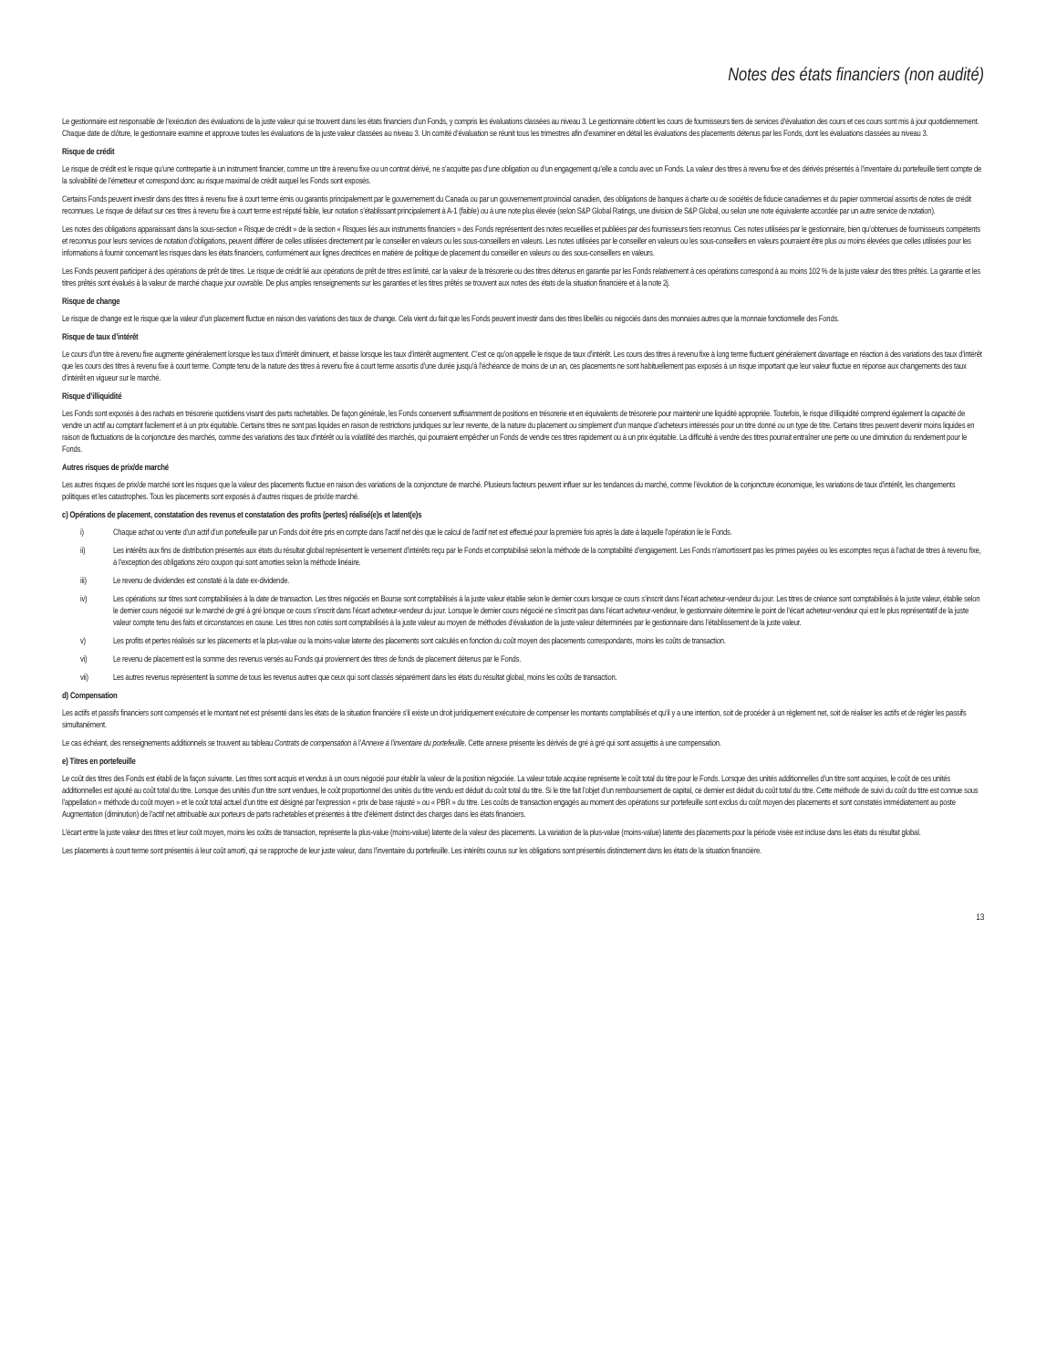Notes des états financiers (non audité)
Le gestionnaire est responsable de l’exécution des évaluations de la juste valeur qui se trouvent dans les états financiers d’un Fonds, y compris les évaluations classées au niveau 3. Le gestionnaire obtient les cours de fournisseurs tiers de services d’évaluation des cours et ces cours sont mis à jour quotidiennement. Chaque date de clôture, le gestionnaire examine et approuve toutes les évaluations de la juste valeur classées au niveau 3. Un comité d’évaluation se réunit tous les trimestres afin d’examiner en détail les évaluations des placements détenus par les Fonds, dont les évaluations classées au niveau 3.
Risque de crédit
Le risque de crédit est le risque qu’une contrepartie à un instrument financier, comme un titre à revenu fixe ou un contrat dérivé, ne s’acquitte pas d’une obligation ou d’un engagement qu’elle a conclu avec un Fonds. La valeur des titres à revenu fixe et des dérivés présentés à l’inventaire du portefeuille tient compte de la solvabilité de l’émetteur et correspond donc au risque maximal de crédit auquel les Fonds sont exposés.
Certains Fonds peuvent investir dans des titres à revenu fixe à court terme émis ou garantis principalement par le gouvernement du Canada ou par un gouvernement provincial canadien, des obligations de banques à charte ou de sociétés de fiducie canadiennes et du papier commercial assortis de notes de crédit reconnues. Le risque de défaut sur ces titres à revenu fixe à court terme est réputé faible, leur notation s’établissant principalement à A-1 (faible) ou à une note plus élevée (selon S&P Global Ratings, une division de S&P Global, ou selon une note équivalente accordée par un autre service de notation).
Les notes des obligations apparaissant dans la sous-section « Risque de crédit » de la section « Risques liés aux instruments financiers » des Fonds représentent des notes recueillies et publiées par des fournisseurs tiers reconnus. Ces notes utilisées par le gestionnaire, bien qu’obtenues de fournisseurs compétents et reconnus pour leurs services de notation d’obligations, peuvent différer de celles utilisées directement par le conseiller en valeurs ou les sous-conseillers en valeurs. Les notes utilisées par le conseiller en valeurs ou les sous-conseillers en valeurs pourraient être plus ou moins élevées que celles utilisées pour les informations à fournir concernant les risques dans les états financiers, conformément aux lignes directrices en matière de politique de placement du conseiller en valeurs ou des sous-conseillers en valeurs.
Les Fonds peuvent participer à des opérations de prêt de titres. Le risque de crédit lié aux opérations de prêt de titres est limité, car la valeur de la trésorerie ou des titres détenus en garantie par les Fonds relativement à ces opérations correspond à au moins 102 % de la juste valeur des titres prêtés. La garantie et les titres prêtés sont évalués à la valeur de marché chaque jour ouvrable. De plus amples renseignements sur les garanties et les titres prêtés se trouvent aux notes des états de la situation financière et à la note 2j.
Risque de change
Le risque de change est le risque que la valeur d’un placement fluctue en raison des variations des taux de change. Cela vient du fait que les Fonds peuvent investir dans des titres libellés ou négociés dans des monnaies autres que la monnaie fonctionnelle des Fonds.
Risque de taux d’intérêt
Le cours d’un titre à revenu fixe augmente généralement lorsque les taux d’intérêt diminuent, et baisse lorsque les taux d’intérêt augmentent. C’est ce qu’on appelle le risque de taux d’intérêt. Les cours des titres à revenu fixe à long terme fluctuent généralement davantage en réaction à des variations des taux d’intérêt que les cours des titres à revenu fixe à court terme. Compte tenu de la nature des titres à revenu fixe à court terme assortis d’une durée jusqu’à l’échéance de moins de un an, ces placements ne sont habituellement pas exposés à un risque important que leur valeur fluctue en réponse aux changements des taux d’intérêt en vigueur sur le marché.
Risque d’illiquidité
Les Fonds sont exposés à des rachats en trésorerie quotidiens visant des parts rachetables. De façon générale, les Fonds conservent suffisamment de positions en trésorerie et en équivalents de trésorerie pour maintenir une liquidité appropriée. Toutefois, le risque d’illiquidité comprend également la capacité de vendre un actif au comptant facilement et à un prix équitable. Certains titres ne sont pas liquides en raison de restrictions juridiques sur leur revente, de la nature du placement ou simplement d’un manque d’acheteurs intéressés pour un titre donné ou un type de titre. Certains titres peuvent devenir moins liquides en raison de fluctuations de la conjoncture des marchés, comme des variations des taux d’intérêt ou la volatilité des marchés, qui pourraient empêcher un Fonds de vendre ces titres rapidement ou à un prix équitable. La difficulté à vendre des titres pourrait entraîner une perte ou une diminution du rendement pour le Fonds.
Autres risques de prix/de marché
Les autres risques de prix/de marché sont les risques que la valeur des placements fluctue en raison des variations de la conjoncture de marché. Plusieurs facteurs peuvent influer sur les tendances du marché, comme l’évolution de la conjoncture économique, les variations de taux d’intérêt, les changements politiques et les catastrophes. Tous les placements sont exposés à d’autres risques de prix/de marché.
c) Opérations de placement, constatation des revenus et constatation des profits (pertes) réalisé(e)s et latent(e)s
i) Chaque achat ou vente d’un actif d’un portefeuille par un Fonds doit être pris en compte dans l’actif net dès que le calcul de l’actif net est effectué pour la première fois après la date à laquelle l’opération lie le Fonds.
ii) Les intérêts aux fins de distribution présentés aux états du résultat global représentent le versement d’intérêts reçu par le Fonds et comptabilisé selon la méthode de la comptabilité d’engagement. Les Fonds n’amortissent pas les primes payées ou les escomptes reçus à l’achat de titres à revenu fixe, à l’exception des obligations zéro coupon qui sont amorties selon la méthode linéaire.
iii) Le revenu de dividendes est constaté à la date ex-dividende.
iv) Les opérations sur titres sont comptabilisées à la date de transaction. Les titres négociés en Bourse sont comptabilisés à la juste valeur établie selon le dernier cours lorsque ce cours s’inscrit dans l’écart acheteur-vendeur du jour. Les titres de créance sont comptabilisés à la juste valeur, établie selon le dernier cours négocié sur le marché de gré à gré lorsque ce cours s’inscrit dans l’écart acheteur-vendeur du jour. Lorsque le dernier cours négocié ne s’inscrit pas dans l’écart acheteur-vendeur, le gestionnaire détermine le point de l’écart acheteur-vendeur qui est le plus représentatif de la juste valeur compte tenu des faits et circonstances en cause. Les titres non cotés sont comptabilisés à la juste valeur au moyen de méthodes d’évaluation de la juste valeur déterminées par le gestionnaire dans l’établissement de la juste valeur.
v) Les profits et pertes réalisés sur les placements et la plus-value ou la moins-value latente des placements sont calculés en fonction du coût moyen des placements correspondants, moins les coûts de transaction.
vi) Le revenu de placement est la somme des revenus versés au Fonds qui proviennent des titres de fonds de placement détenus par le Fonds.
vii) Les autres revenus représentent la somme de tous les revenus autres que ceux qui sont classés séparément dans les états du résultat global, moins les coûts de transaction.
d) Compensation
Les actifs et passifs financiers sont compensés et le montant net est présenté dans les états de la situation financière s’il existe un droit juridiquement exécutoire de compenser les montants comptabilisés et qu’il y a une intention, soit de procéder à un règlement net, soit de réaliser les actifs et de régler les passifs simultanément.
Le cas échéant, des renseignements additionnels se trouvent au tableau Contrats de compensation à l’Annexe à l’inventaire du portefeuille. Cette annexe présente les dérivés de gré à gré qui sont assujettis à une compensation.
e) Titres en portefeuille
Le coût des titres des Fonds est établi de la façon suivante. Les titres sont acquis et vendus à un cours négocié pour établir la valeur de la position négociée. La valeur totale acquise représente le coût total du titre pour le Fonds. Lorsque des unités additionnelles d’un titre sont acquises, le coût de ces unités additionnelles est ajouté au coût total du titre. Lorsque des unités d’un titre sont vendues, le coût proportionnel des unités du titre vendu est déduit du coût total du titre. Si le titre fait l’objet d’un remboursement de capital, ce dernier est déduit du coût total du titre. Cette méthode de suivi du coût du titre est connue sous l’appellation « méthode du coût moyen » et le coût total actuel d’un titre est désigné par l’expression « prix de base rajusté » ou « PBR » du titre. Les coûts de transaction engagés au moment des opérations sur portefeuille sont exclus du coût moyen des placements et sont constatés immédiatement au poste Augmentation (diminution) de l’actif net attribuable aux porteurs de parts rachetables et présentés à titre d’élément distinct des charges dans les états financiers.
L’écart entre la juste valeur des titres et leur coût moyen, moins les coûts de transaction, représente la plus-value (moins-value) latente de la valeur des placements. La variation de la plus-value (moins-value) latente des placements pour la période visée est incluse dans les états du résultat global.
Les placements à court terme sont présentés à leur coût amorti, qui se rapproche de leur juste valeur, dans l’inventaire du portefeuille. Les intérêts courus sur les obligations sont présentés distinctement dans les états de la situation financière.
13